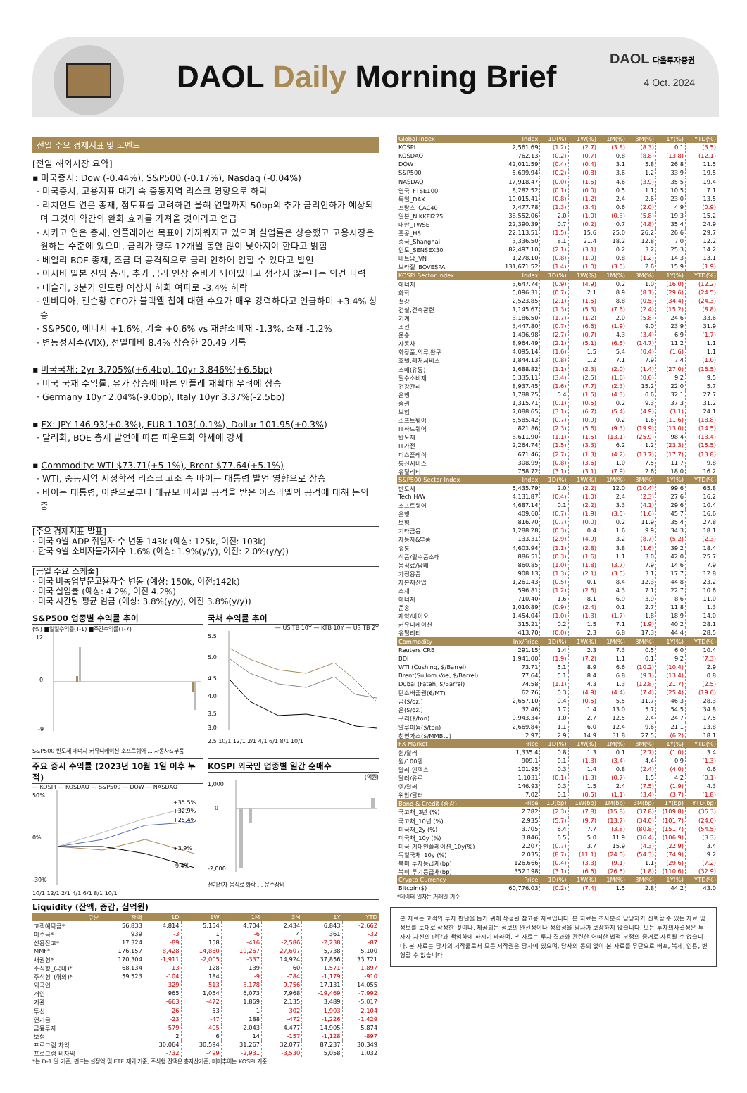DAOL Daily Morning Brief
DAOL 다올투자증권
4 Oct. 2024
전일 주요 경제지표 및 코멘트
[전일 해외시장 요약]
▪ 미국증시: Dow (-0.44%), S&P500 (-0.17%), Nasdaq (-0.04%)
· 미국증시, 고용지표 대기 속 중동지역 리스크 영향으로 하락
· 리치먼드 연은 총재, 점도표를 고려하면 올해 연말까지 50bp의 추가 금리인하가 예상되며 그것이 약간의 완화 효과를 가져올 것이라고 언급
· 시카고 연은 총재, 인플레이션 목표에 가까워지고 있으며 실업률은 상승했고 고용시장은 원하는 수준에 있으며, 금리가 향후 12개월 동안 많이 낮아져야 한다고 밝힘
· 베일리 BOE 총재, 조금 더 공격적으로 금리 인하에 임할 수 있다고 발언
· 이시바 일본 신임 총리, 추가 금리 인상 준비가 되어있다고 생각지 않는다는 의견 피력
· 테슬라, 3분기 인도량 예상치 하회 여파로 -3.4% 하락
· 엔비디아, 젠슨황 CEO가 블랙웰 칩에 대한 수요가 매우 강력하다고 언급하며 +3.4% 상승
· S&P500, 에너지 +1.6%, 기술 +0.6% vs 재량소비재 -1.3%, 소재 -1.2%
· 변동성지수(VIX), 전일대비 8.4% 상승한 20.49 기록
▪ 미국국채: 2yr 3.705%(+6.4bp), 10yr 3.846%(+6.5bp)
· 미국 국채 수익률, 유가 상승에 따른 인플레 재확대 우려에 상승
· Germany 10yr 2.04%(-9.0bp), Italy 10yr 3.37%(-2.5bp)
▪ FX: JPY 146.93(+0.3%), EUR 1.103(-0.1%), Dollar 101.95(+0.3%)
· 달러화, BOE 총재 발언에 따른 파운드화 약세에 강세
▪ Commodity: WTI $73.71(+5.1%), Brent $77.64(+5.1%)
· WTI, 중동지역 지정학적 리스크 고조 속 바이든 대통령 발언 영향으로 상승
· 바이든 대통령, 이란으로부터 대규모 미사일 공격을 받은 이스라엘의 공격에 대해 논의 중
[주요 경제지표 발표]
· 미국 9월 ADP 취업자 수 변동 143k (예상: 125k, 이전: 103k)
· 한국 9월 소비자물가지수 1.6% (예상: 1.9%(y/y), 이전: 2.0%(y/y))
[금일 주요 스케줄]
· 미국 비농업부문고용자수 변동 (예상: 150k, 이전:142k)
· 미국 실업률 (예상: 4.2%, 이전 4.2%)
· 미국 시간당 평균 임금 (예상: 3.8%(y/y), 이전 3.8%(y/y))
S&P500 업종별 수익률 추이
(%) ■일일수익률(T-1) ■주간수익률(T-7)
12
0
-9
S&P500 반도체 에너지 커뮤니케이션 소프트웨어 ... 자동차&부품
국채 수익률 추이
— US TB 10Y — KTB 10Y — US TB 2Y
5.5
5.0
4.5
4.0
3.5
3.0
2.5 10/1 12/1 2/1 4/1 6/1 8/1 10/1
주요 증시 수익률 (2023년 10월 1일 이후 누적)
— KOSPI — KOSDAQ — S&P500 — DOW — NASDAQ
50%
0%
-30%
+35.5%
+32.9%
+25.4%
+3.9%
-9.4%
10/1 12/1 2/1 4/1 6/1 8/1 10/1
KOSPI 외국인 업종별 일간 순매수
(억원)
1,000
0
-2,000
전기전자 음식료 화학 ... 운수장비
Liquidity (잔액, 증감, 십억원)
| 구분 | 잔액 | 1D | 1W | 1M | 3M | 1Y | YTD |
| --- | --- | --- | --- | --- | --- | --- | --- |
| 고객예탁금* | 56,833 | 4,814 | 5,154 | 4,704 | 2,434 | 6,843 | -2,662 |
| 미수금* | 939 | -3 | 1 | -6 | 4 | 361 | -32 |
| 신용잔고* | 17,324 | -89 | 158 | -416 | -2,586 | -2,238 | -87 |
| MMF* | 176,157 | -8,428 | -14,860 | -19,267 | -27,607 | 5,738 | 5,100 |
| 채권형* | 170,304 | -1,911 | -2,005 | -337 | 14,924 | 37,856 | 33,721 |
| 주식형_(국내)* | 68,134 | -13 | 128 | 139 | 60 | -1,571 | -1,897 |
| 주식형_(해외)* | 59,523 | -104 | 184 | -9 | -784 | -1,179 | -910 |
| 외국인 | | -329 | -513 | -8,178 | -9,756 | 17,131 | 14,055 |
| 개인 | | 965 | 1,054 | 6,073 | 7,968 | -19,469 | -7,992 |
| 기관 | | -663 | -472 | 1,869 | 2,135 | 3,489 | -5,017 |
| 투신 | | -26 | 53 | 1 | -302 | -1,903 | -2,104 |
| 연기금 | | -23 | -47 | 188 | -472 | -1,226 | -1,429 |
| 금융투자 | | -579 | -405 | 2,043 | 4,477 | 14,905 | 5,874 |
| 보험 | | 2 | 6 | 14 | -157 | -1,128 | -897 |
| 프로그램 차익 | | 30,064 | 30,594 | 31,267 | 32,077 | 87,237 | 30,349 |
| 프로그램 비차익 | | -732 | -499 | -2,931 | -3,530 | 5,058 | 1,032 |
*는 D-1 일 기준, 펀드는 설정액 및 ETF 제외 기준, 주식형 잔액은 총자산기준, 매매추이는 KOSPI 기준
| Global Index | Index | 1D(%) | 1W(%) | 1M(%) | 3M(%) | 1Y(%) | YTD(%) |
| --- | --- | --- | --- | --- | --- | --- | --- |
| KOSPI | 2,561.69 | (1.2) | (2.7) | (3.8) | (8.3) | 0.1 | (3.5) |
| KOSDAQ | 762.13 | (0.2) | (0.7) | 0.8 | (8.8) | (13.8) | (12.1) |
| DOW | 42,011.59 | (0.4) | (0.4) | 3.1 | 5.8 | 26.8 | 11.5 |
| S&P500 | 5,699.94 | (0.2) | (0.8) | 3.6 | 1.2 | 33.9 | 19.5 |
| NASDAQ | 17,918.47 | (0.0) | (1.5) | 4.6 | (3.9) | 35.5 | 19.4 |
| 영국_FTSE100 | 8,282.52 | (0.1) | (0.0) | 0.5 | 1.1 | 10.5 | 7.1 |
| 독일_DAX | 19,015.41 | (0.8) | (1.2) | 2.4 | 2.6 | 23.0 | 13.5 |
| 프랑스_CAC40 | 7,477.78 | (1.3) | (3.4) | 0.6 | (2.0) | 4.9 | (0.9) |
| 일본_NIKKEI225 | 38,552.06 | 2.0 | (1.0) | (0.3) | (5.8) | 19.3 | 15.2 |
| 대만_TWSE | 22,390.39 | 0.7 | (0.2) | 0.7 | (4.8) | 35.4 | 24.9 |
| 홍콩_HS | 22,113.51 | (1.5) | 15.6 | 25.0 | 26.2 | 26.6 | 29.7 |
| 중국_Shanghai | 3,336.50 | 8.1 | 21.4 | 18.2 | 12.8 | 7.0 | 12.2 |
| 인도_SENSEX30 | 82,497.10 | (2.1) | (3.1) | 0.2 | 3.2 | 25.3 | 14.2 |
| 베트남_VN | 1,278.10 | (0.8) | (1.0) | 0.8 | (1.2) | 14.3 | 13.1 |
| 브라질_BOVESPA | 131,671.52 | (1.4) | (1.0) | (3.5) | 2.6 | 15.9 | (1.9) |
| KOSPI Sector Index | Index | 1D(%) | 1W(%) | 1M(%) | 3M(%) | 1Y(%) | YTD(%) |
| 에너지 | 3,647.74 | (0.9) | (4.9) | 0.2 | 1.0 | (16.0) | (12.2) |
| 화학 | 5,096.31 | (0.7) | 2.1 | 8.9 | (8.1) | (29.6) | (24.5) |
| 철강 | 2,523.85 | (2.1) | (1.5) | 8.8 | (0.5) | (34.4) | (24.3) |
| 건설,건축관련 | 1,145.67 | (1.3) | (5.3) | (7.6) | (2.4) | (15.2) | (8.8) |
| 기계 | 3,186.50 | (1.7) | (1.2) | 2.0 | (5.8) | 24.6 | 33.6 |
| 조선 | 3,447.80 | (0.7) | (6.6) | (1.9) | 9.0 | 23.9 | 31.9 |
| 운송 | 1,496.98 | (2.7) | (0.7) | 4.3 | (3.4) | 6.9 | (1.7) |
| 자동차 | 8,964.49 | (2.1) | (5.1) | (6.5) | (14.7) | 11.2 | 1.1 |
| 화장품,의류,완구 | 4,095.14 | (1.6) | 1.5 | 5.4 | (0.4) | (1.6) | 1.1 |
| 호텔,레저서비스 | 1,844.13 | (0.8) | 1.2 | 7.1 | 7.9 | 7.4 | (1.0) |
| 소매(유통) | 1,688.82 | (1.1) | (2.3) | (2.0) | (1.4) | (27.0) | (16.5) |
| 필수소비재 | 5,335.11 | (3.4) | (2.5) | (1.6) | (0.6) | 9.2 | 9.5 |
| 건강관리 | 8,937.45 | (1.6) | (7.7) | (2.3) | 15.2 | 22.0 | 5.7 |
| 은행 | 1,788.25 | 0.4 | (1.5) | (4.3) | 0.6 | 32.1 | 27.7 |
| 증권 | 1,315.71 | (0.1) | (0.5) | 0.2 | 9.3 | 37.3 | 31.2 |
| 보험 | 7,088.65 | (3.1) | (6.7) | (5.4) | (4.9) | (3.1) | 24.1 |
| 소프트웨어 | 5,585.42 | (0.7) | (0.9) | 0.2 | 1.6 | (11.6) | (18.8) |
| IT하드웨어 | 821.86 | (2.3) | (5.6) | (9.3) | (19.9) | (13.0) | (14.5) |
| 반도체 | 8,611.90 | (1.1) | (1.5) | (13.1) | (25.9) | 98.4 | (13.4) |
| IT가전 | 2,264.74 | (1.5) | (3.3) | 6.2 | 1.2 | (23.3) | (15.5) |
| 디스플레이 | 671.46 | (2.7) | (1.3) | (4.2) | (13.7) | (17.7) | (13.8) |
| 통신서비스 | 308.99 | (0.8) | (3.6) | 1.0 | 7.5 | 11.7 | 9.8 |
| 유틸리티 | 758.72 | (3.1) | (3.1) | (7.9) | 2.6 | 18.0 | 16.2 |
| S&P500 Sector Index | Index | 1D(%) | 1W(%) | 1M(%) | 3M(%) | 1Y(%) | YTD(%) |
| 반도체 | 5,435.79 | 2.0 | (2.2) | 12.0 | (10.4) | 99.6 | 65.8 |
| Tech H/W | 4,131.87 | (0.4) | (1.0) | 2.4 | (2.3) | 27.6 | 16.2 |
| 소프트웨어 | 4,687.14 | 0.1 | (2.2) | 3.3 | (4.1) | 29.6 | 10.4 |
| 은행 | 409.60 | (0.7) | (1.9) | (3.5) | (1.6) | 45.7 | 16.6 |
| 보험 | 816.70 | (0.7) | (0.0) | 0.2 | 11.9 | 35.4 | 27.8 |
| 기타금융 | 1,288.28 | (0.3) | 0.4 | 1.6 | 9.9 | 34.3 | 18.1 |
| 자동차&부품 | 133.31 | (2.9) | (4.9) | 3.2 | (8.7) | (5.2) | (2.3) |
| 유통 | 4,603.94 | (1.1) | (2.8) | 3.8 | (1.6) | 39.2 | 18.4 |
| 식품/필수품소매 | 886.51 | (0.3) | (1.6) | 1.1 | 3.0 | 42.0 | 25.7 |
| 음식료/담배 | 860.85 | (1.0) | (1.8) | (3.7) | 7.9 | 14.6 | 7.9 |
| 가정용품 | 908.13 | (1.3) | (2.1) | (3.5) | 3.1 | 17.7 | 12.8 |
| 자본재산업 | 1,261.43 | (0.5) | 0.1 | 8.4 | 12.3 | 44.8 | 23.2 |
| 소재 | 596.81 | (1.2) | (2.6) | 4.3 | 7.1 | 22.7 | 10.6 |
| 에너지 | 710.40 | 1.6 | 8.1 | 6.9 | 3.9 | 8.6 | 11.0 |
| 운송 | 1,010.89 | (0.9) | (2.4) | 0.1 | 2.7 | 11.8 | 1.3 |
| 제약/바이오 | 1,454.04 | (1.0) | (1.3) | (1.7) | 1.8 | 18.9 | 14.0 |
| 커뮤니케이션 | 315.21 | 0.2 | 1.5 | 7.1 | (1.9) | 40.2 | 28.1 |
| 유틸리티 | 413.70 | (0.0) | 2.3 | 6.8 | 17.3 | 44.4 | 28.5 |
| Commodity | Inx/Price | 1D(%) | 1W(%) | 1M(%) | 3M(%) | 1Y(%) | YTD(%) |
| Reuters CRB | 291.15 | 1.4 | 2.3 | 7.3 | 0.5 | 6.0 | 10.4 |
| BDI | 1,941.00 | (1.9) | (7.2) | 1.1 | 0.1 | 9.2 | (7.3) |
| WTI (Cushing, $/Barrel) | 73.71 | 5.1 | 8.9 | 6.6 | (10.2) | (10.4) | 2.9 |
| Brent(Sullom Voe, $/Barrel) | 77.64 | 5.1 | 8.4 | 6.8 | (9.1) | (13.4) | 0.8 |
| Dubai (Fateh, $/Barrel) | 74.58 | (1.1) | 4.3 | 1.3 | (12.8) | (21.7) | (2.5) |
| 탄소배출권(€/MT) | 62.76 | 0.3 | (4.9) | (4.4) | (7.4) | (25.4) | (19.6) |
| 금($/oz.) | 2,657.10 | 0.4 | (0.5) | 5.5 | 11.7 | 46.3 | 28.3 |
| 은($/oz.) | 32.46 | 1.7 | 1.4 | 13.0 | 5.7 | 54.5 | 34.8 |
| 구리($/ton) | 9,943.34 | 1.0 | 2.7 | 12.5 | 2.4 | 24.7 | 17.5 |
| 알루미늄($/ton) | 2,669.84 | 1.1 | 6.0 | 12.4 | 9.6 | 21.1 | 13.8 |
| 천연가스($/MMBtu) | 2.97 | 2.9 | 14.9 | 31.8 | 27.5 | (6.2) | 18.1 |
| FX Market | Price | 1D(%) | 1W(%) | 1M(%) | 3M(%) | 1Y(%) | YTD(%) |
| 원/달러 | 1,335.4 | 0.8 | 1.3 | 0.1 | (2.7) | (1.0) | 3.4 |
| 원/100엔 | 909.1 | 0.1 | (1.3) | (3.4) | 4.4 | 0.9 | (1.3) |
| 달러 인덱스 | 101.95 | 0.3 | 1.4 | 0.8 | (2.4) | (4.0) | 0.6 |
| 달러/유로 | 1.1031 | (0.1) | (1.3) | (0.7) | 1.5 | 4.2 | (0.1) |
| 엔/달러 | 146.93 | 0.3 | 1.5 | 2.4 | (7.5) | (1.9) | 4.3 |
| 위안/달러 | 7.02 | 0.1 | (0.5) | (1.1) | (3.4) | (3.7) | (1.8) |
| Bond & Credit (증감) | Price | 1D(bp) | 1W(bp) | 1M(bp) | 3M(bp) | 1Y(bp) | YTD(bp) |
| 국고채_3년 (%) | 2.782 | (2.3) | (7.8) | (15.8) | (37.8) | (109.8) | (36.3) |
| 국고채_10년 (%) | 2.935 | (5.7) | (9.7) | (13.7) | (34.0) | (101.7) | (24.0) |
| 미국채_2y (%) | 3.705 | 6.4 | 7.7 | (3.8) | (80.8) | (151.7) | (54.5) |
| 미국채_10y (%) | 3.846 | 6.5 | 5.0 | 11.9 | (36.4) | (106.9) | (3.3) |
| 미국 기대인플레이션_10y(%) | 2.207 | (0.7) | 3.7 | 15.9 | (4.3) | (22.9) | 3.4 |
| 독일국채_10y (%) | 2.035 | (8.7) | (11.1) | (24.0) | (54.3) | (74.9) | 9.2 |
| 북미 투자등급채(bp) | 126.666 | (0.4) | (3.3) | (9.1) | 1.1 | (29.6) | (7.2) |
| 북미 투기등급채(bp) | 352.198 | (3.1) | (6.6) | (26.5) | (1.8) | (110.6) | (32.9) |
| Crypto Currency | Price | 1D(%) | 1W(%) | 1M(%) | 3M(%) | 1Y(%) | YTD(%) |
| Bitcoin($) | 60,776.03 | (0.2) | (7.4) | 1.5 | 2.8 | 44.2 | 43.0 |
*데이터 일자는 거래일 기준
본 자료는 고객의 투자 판단을 돕기 위해 작성된 참고용 자료입니다. 본 자료는 조사분석 담당자가 신뢰할 수 있는 자료 및 정보를 토대로 작성한 것이나, 제공되는 정보의 완전성이나 정확성을 당사가 보장하지 않습니다. 모든 투자의사결정은 투자자 자신의 판단과 책임하에 하시기 바라며, 본 자료는 투자 결과와 관련한 어떠한 법적 분쟁의 증거로 사용될 수 없습니다. 본 자료는 당사의 저작물로서 모든 저작권은 당사에 있으며, 당사의 동의 없이 본 자료를 무단으로 배포, 복제, 인용, 변형할 수 없습니다.